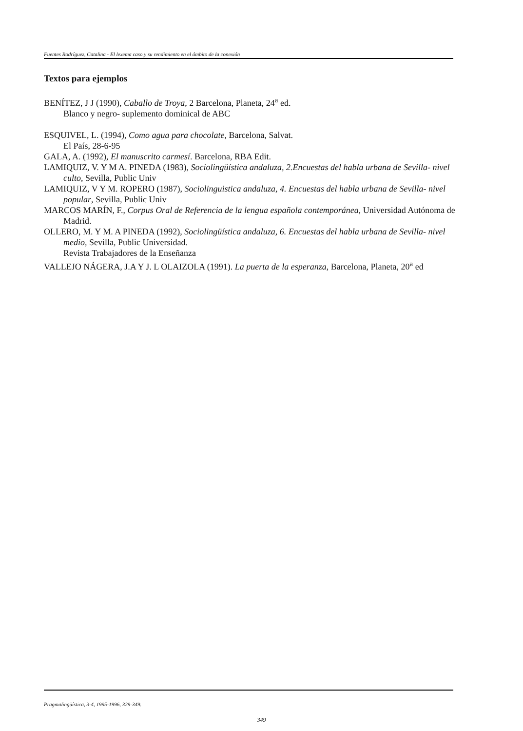Fuentes Rodríguez, Catalina - El lexema caso y su rendimiento en el ámbito de la conexión
Textos para ejemplos
BENÍTEZ, J J (1990), Caballo de Troya, 2 Barcelona, Planeta, 24<sup>a</sup> ed.
Blanco y negro- suplemento dominical de ABC
ESQUIVEL, L. (1994), Como agua para chocolate, Barcelona, Salvat.
El País, 28-6-95
GALA, A. (1992), El manuscrito carmesí. Barcelona, RBA Edit.
LAMIQUIZ, V. Y M A. PINEDA (1983), Sociolingüística andaluza, 2.Encuestas del habla urbana de Sevilla- nivel culto, Sevilla, Public Univ
LAMIQUIZ, V Y M. ROPERO (1987), Sociolinguistica andaluza, 4. Encuestas del habla urbana de Sevilla- nivel popular, Sevilla, Public Univ
MARCOS MARÍN, F., Corpus Oral de Referencia de la lengua española contemporánea, Universidad Autónoma de Madrid.
OLLERO, M. Y M. A PINEDA (1992), Sociolingüística andaluza, 6. Encuestas del habla urbana de Sevilla- nivel medio, Sevilla, Public Universidad.
Revista Trabajadores de la Enseñanza
VALLEJO NÁGERA, J.A Y J. L OLAIZOLA (1991). La puerta de la esperanza, Barcelona, Planeta, 20<sup>a</sup> ed
Pragmalingüística, 3-4, 1995-1996, 329-349.
349